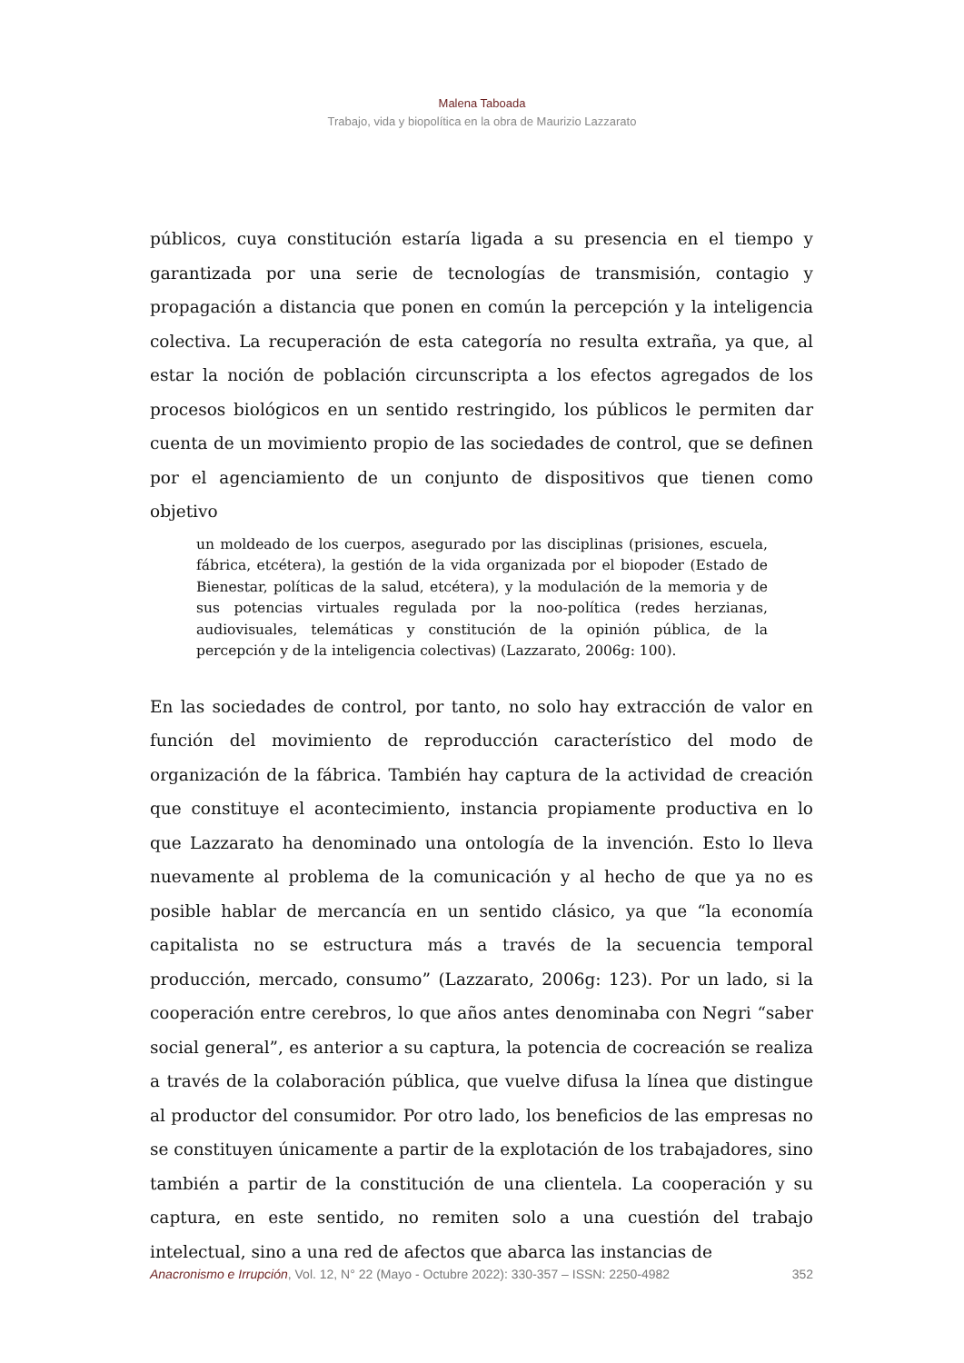Malena Taboada
Trabajo, vida y biopolítica en la obra de Maurizio Lazzarato
públicos, cuya constitución estaría ligada a su presencia en el tiempo y garantizada por una serie de tecnologías de transmisión, contagio y propagación a distancia que ponen en común la percepción y la inteligencia colectiva. La recuperación de esta categoría no resulta extraña, ya que, al estar la noción de población circunscripta a los efectos agregados de los procesos biológicos en un sentido restringido, los públicos le permiten dar cuenta de un movimiento propio de las sociedades de control, que se definen por el agenciamiento de un conjunto de dispositivos que tienen como objetivo
un moldeado de los cuerpos, asegurado por las disciplinas (prisiones, escuela, fábrica, etcétera), la gestión de la vida organizada por el biopoder (Estado de Bienestar, políticas de la salud, etcétera), y la modulación de la memoria y de sus potencias virtuales regulada por la noo-política (redes herzianas, audiovisuales, telemáticas y constitución de la opinión pública, de la percepción y de la inteligencia colectivas) (Lazzarato, 2006g: 100).
En las sociedades de control, por tanto, no solo hay extracción de valor en función del movimiento de reproducción característico del modo de organización de la fábrica. También hay captura de la actividad de creación que constituye el acontecimiento, instancia propiamente productiva en lo que Lazzarato ha denominado una ontología de la invención. Esto lo lleva nuevamente al problema de la comunicación y al hecho de que ya no es posible hablar de mercancía en un sentido clásico, ya que “la economía capitalista no se estructura más a través de la secuencia temporal producción, mercado, consumo” (Lazzarato, 2006g: 123). Por un lado, si la cooperación entre cerebros, lo que años antes denominaba con Negri “saber social general”, es anterior a su captura, la potencia de cocreación se realiza a través de la colaboración pública, que vuelve difusa la línea que distingue al productor del consumidor. Por otro lado, los beneficios de las empresas no se constituyen únicamente a partir de la explotación de los trabajadores, sino también a partir de la constitución de una clientela. La cooperación y su captura, en este sentido, no remiten solo a una cuestión del trabajo intelectual, sino a una red de afectos que abarca las instancias de
Anacronismo e Irrupción, Vol. 12, N° 22 (Mayo - Octubre 2022): 330-357 – ISSN: 2250-4982 352